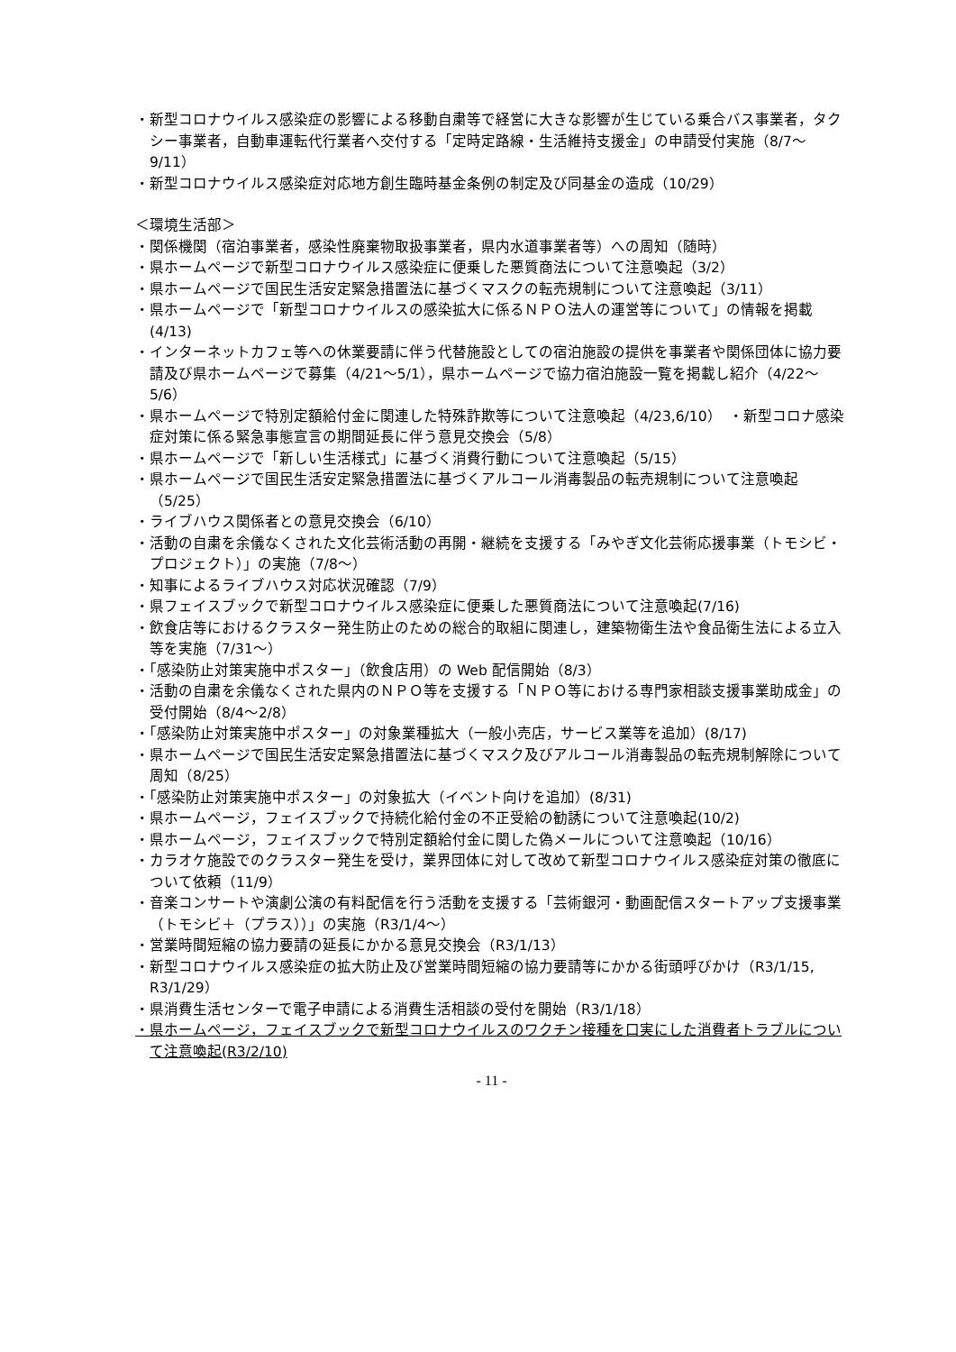・新型コロナウイルス感染症の影響による移動自粛等で経営に大きな影響が生じている乗合バス事業者，タクシー事業者，自動車運転代行業者へ交付する「定時定路線・生活維持支援金」の申請受付実施（8/7～9/11）
・新型コロナウイルス感染症対応地方創生臨時基金条例の制定及び同基金の造成（10/29）
＜環境生活部＞
・関係機関（宿泊事業者，感染性廃棄物取扱事業者，県内水道事業者等）への周知（随時）
・県ホームページで新型コロナウイルス感染症に便乗した悪質商法について注意喚起（3/2）
・県ホームページで国民生活安定緊急措置法に基づくマスクの転売規制について注意喚起（3/11）
・県ホームページで「新型コロナウイルスの感染拡大に係るＮＰＯ法人の運営等について」の情報を掲載(4/13)
・インターネットカフェ等への休業要請に伴う代替施設としての宿泊施設の提供を事業者や関係団体に協力要請及び県ホームページで募集（4/21～5/1），県ホームページで協力宿泊施設一覧を掲載し紹介（4/22～5/6）
・県ホームページで特別定額給付金に関連した特殊詐欺等について注意喚起（4/23,6/10）　・新型コロナ感染症対策に係る緊急事態宣言の期間延長に伴う意見交換会（5/8）
・県ホームページで「新しい生活様式」に基づく消費行動について注意喚起（5/15）
・県ホームページで国民生活安定緊急措置法に基づくアルコール消毒製品の転売規制について注意喚起（5/25）
・ライブハウス関係者との意見交換会（6/10）
・活動の自粛を余儀なくされた文化芸術活動の再開・継続を支援する「みやぎ文化芸術応援事業（トモシビ・プロジェクト）」の実施（7/8～）
・知事によるライブハウス対応状況確認（7/9）
・県フェイスブックで新型コロナウイルス感染症に便乗した悪質商法について注意喚起(7/16)
・飲食店等におけるクラスター発生防止のための総合的取組に関連し，建築物衛生法や食品衛生法による立入等を実施（7/31～）
・「感染防止対策実施中ポスター」（飲食店用）の Web 配信開始（8/3）
・活動の自粛を余儀なくされた県内のＮＰＯ等を支援する「ＮＰＯ等における専門家相談支援事業助成金」の受付開始（8/4～2/8）
・「感染防止対策実施中ポスター」の対象業種拡大（一般小売店，サービス業等を追加）(8/17)
・県ホームページで国民生活安定緊急措置法に基づくマスク及びアルコール消毒製品の転売規制解除について周知（8/25）
・「感染防止対策実施中ポスター」の対象拡大（イベント向けを追加）(8/31)
・県ホームページ，フェイスブックで持続化給付金の不正受給の勧誘について注意喚起(10/2)
・県ホームページ，フェイスブックで特別定額給付金に関した偽メールについて注意喚起（10/16）
・カラオケ施設でのクラスター発生を受け，業界団体に対して改めて新型コロナウイルス感染症対策の徹底について依頼（11/9）
・音楽コンサートや演劇公演の有料配信を行う活動を支援する「芸術銀河・動画配信スタートアップ支援事業（トモシビ＋（プラス））」の実施（R3/1/4～）
・営業時間短縮の協力要請の延長にかかる意見交換会（R3/1/13）
・新型コロナウイルス感染症の拡大防止及び営業時間短縮の協力要請等にかかる街頭呼びかけ（R3/1/15, R3/1/29）
・県消費生活センターで電子申請による消費生活相談の受付を開始（R3/1/18）
・県ホームページ，フェイスブックで新型コロナウイルスのワクチン接種を口実にした消費者トラブルについて注意喚起(R3/2/10)
- 11 -